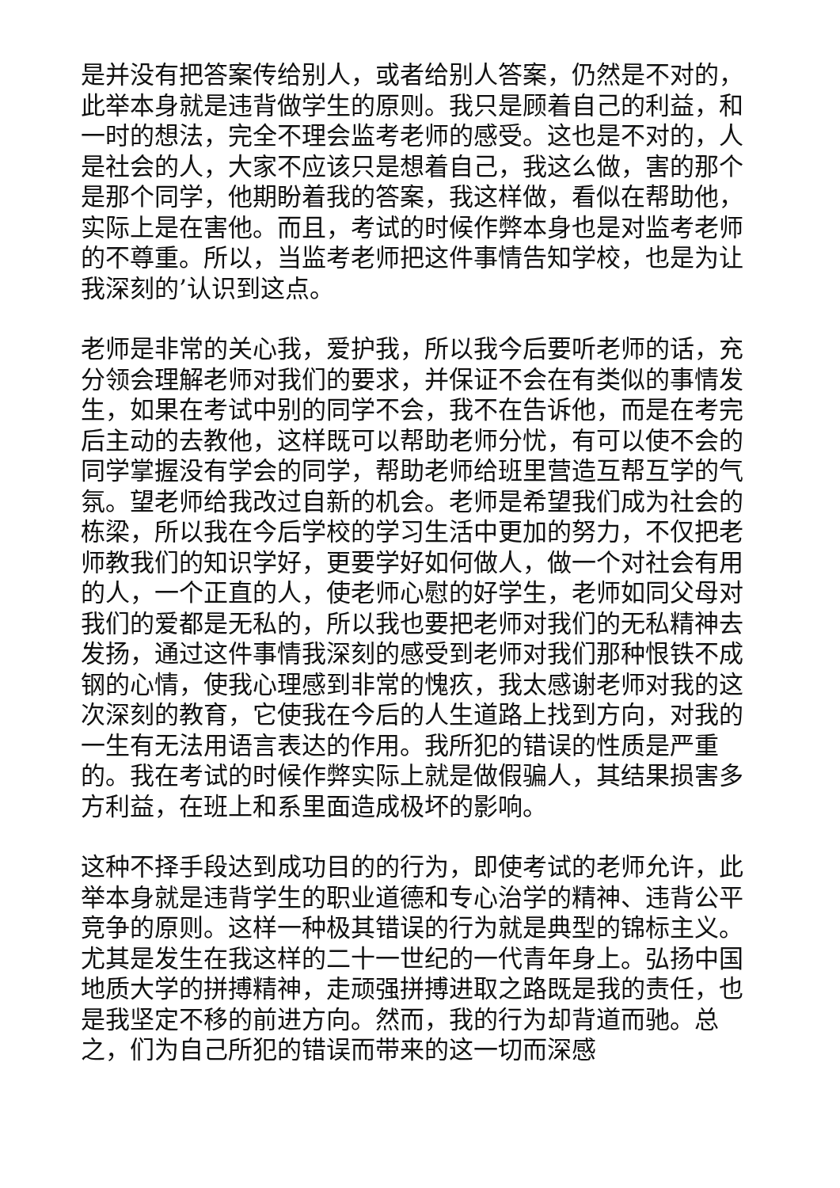是并没有把答案传给别人，或者给别人答案，仍然是不对的，此举本身就是违背做学生的原则。我只是顾着自己的利益，和一时的想法，完全不理会监考老师的感受。这也是不对的，人是社会的人，大家不应该只是想着自己，我这么做，害的那个是那个同学，他期盼着我的答案，我这样做，看似在帮助他，实际上是在害他。而且，考试的时候作弊本身也是对监考老师的不尊重。所以，当监考老师把这件事情告知学校，也是为让我深刻的’认识到这点。
老师是非常的关心我，爱护我，所以我今后要听老师的话，充分领会理解老师对我们的要求，并保证不会在有类似的事情发生，如果在考试中别的同学不会，我不在告诉他，而是在考完后主动的去教他，这样既可以帮助老师分忧，有可以使不会的同学掌握没有学会的同学，帮助老师给班里营造互帮互学的气氛。望老师给我改过自新的机会。老师是希望我们成为社会的栋梁，所以我在今后学校的学习生活中更加的努力，不仅把老师教我们的知识学好，更要学好如何做人，做一个对社会有用的人，一个正直的人，使老师心慰的好学生，老师如同父母对我们的爱都是无私的，所以我也要把老师对我们的无私精神去发扬，通过这件事情我深刻的感受到老师对我们那种恨铁不成钢的心情，使我心理感到非常的愧疚，我太感谢老师对我的这次深刻的教育，它使我在今后的人生道路上找到方向，对我的一生有无法用语言表达的作用。我所犯的错误的性质是严重的。我在考试的时候作弊实际上就是做假骗人，其结果损害多方利益，在班上和系里面造成极坏的影响。
这种不择手段达到成功目的的行为，即使考试的老师允许，此举本身就是违背学生的职业道德和专心治学的精神、违背公平竞争的原则。这样一种极其错误的行为就是典型的锦标主义。尤其是发生在我这样的二十一世纪的一代青年身上。弘扬中国地质大学的拼搏精神，走顽强拼搏进取之路既是我的责任，也是我坚定不移的前进方向。然而，我的行为却背道而驰。总之，们为自己所犯的错误而带来的这一切而深感